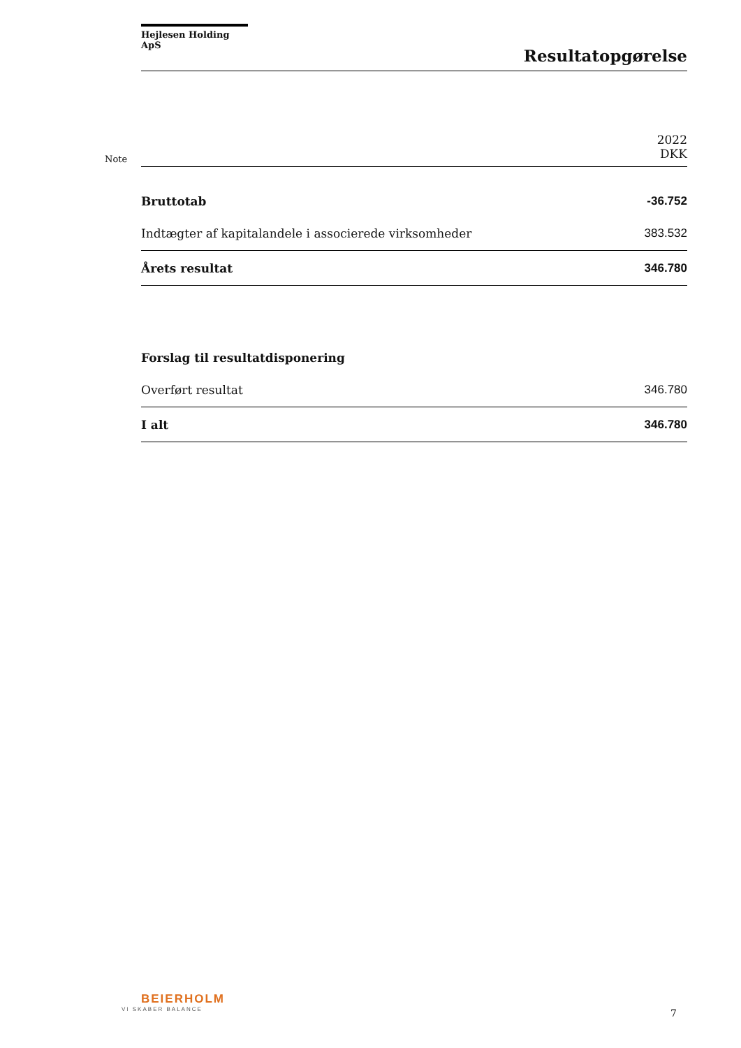Hejlesen Holding ApS
Resultatopgørelse
| Note | | 2022 DKK |
| | Bruttotab | -36.752 |
| | Indtægter af kapitalandele i associerede virksomheder | 383.532 |
| | Årets resultat | 346.780 |
| | Forslag til resultatdisponering | |
| | Overført resultat | 346.780 |
| | I alt | 346.780 |
BEIERHOLM
VI SKABER BALANCE
7